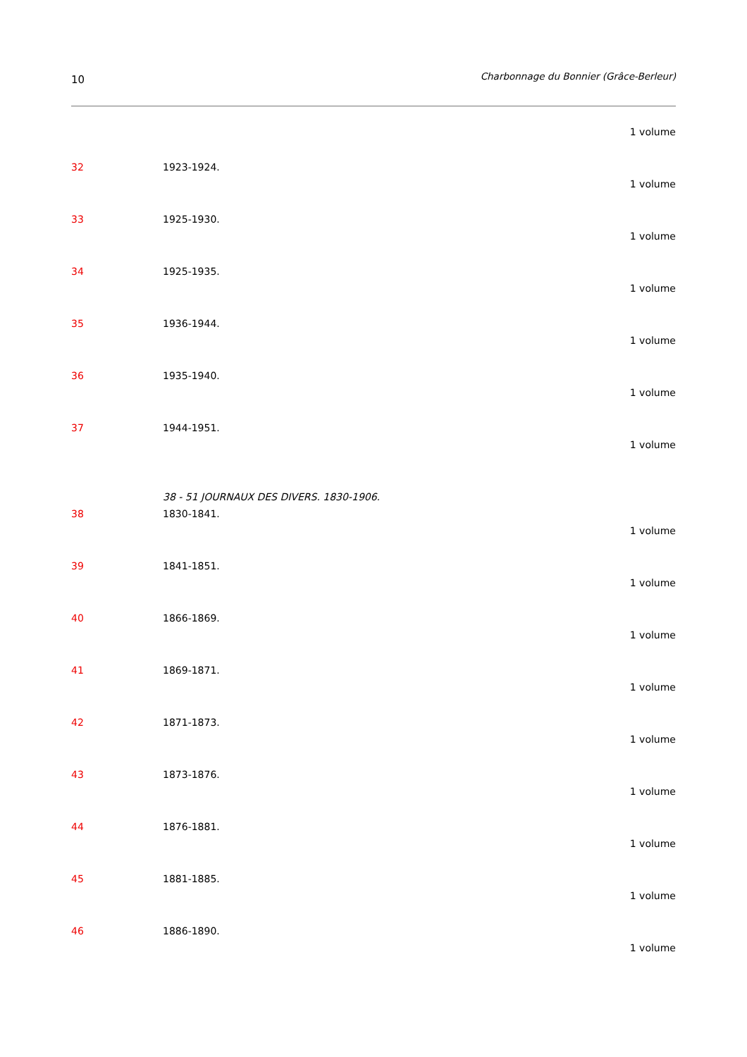10 Charbonnage du Bonnier (Grâce-Berleur)
1 volume
32 1923-1924.
1 volume
33 1925-1930.
1 volume
34 1925-1935.
1 volume
35 1936-1944.
1 volume
36 1935-1940.
1 volume
37 1944-1951.
1 volume
38 - 51 JOURNAUX DES DIVERS. 1830-1906.
38 1830-1841.
1 volume
39 1841-1851.
1 volume
40 1866-1869.
1 volume
41 1869-1871.
1 volume
42 1871-1873.
1 volume
43 1873-1876.
1 volume
44 1876-1881.
1 volume
45 1881-1885.
1 volume
46 1886-1890.
1 volume